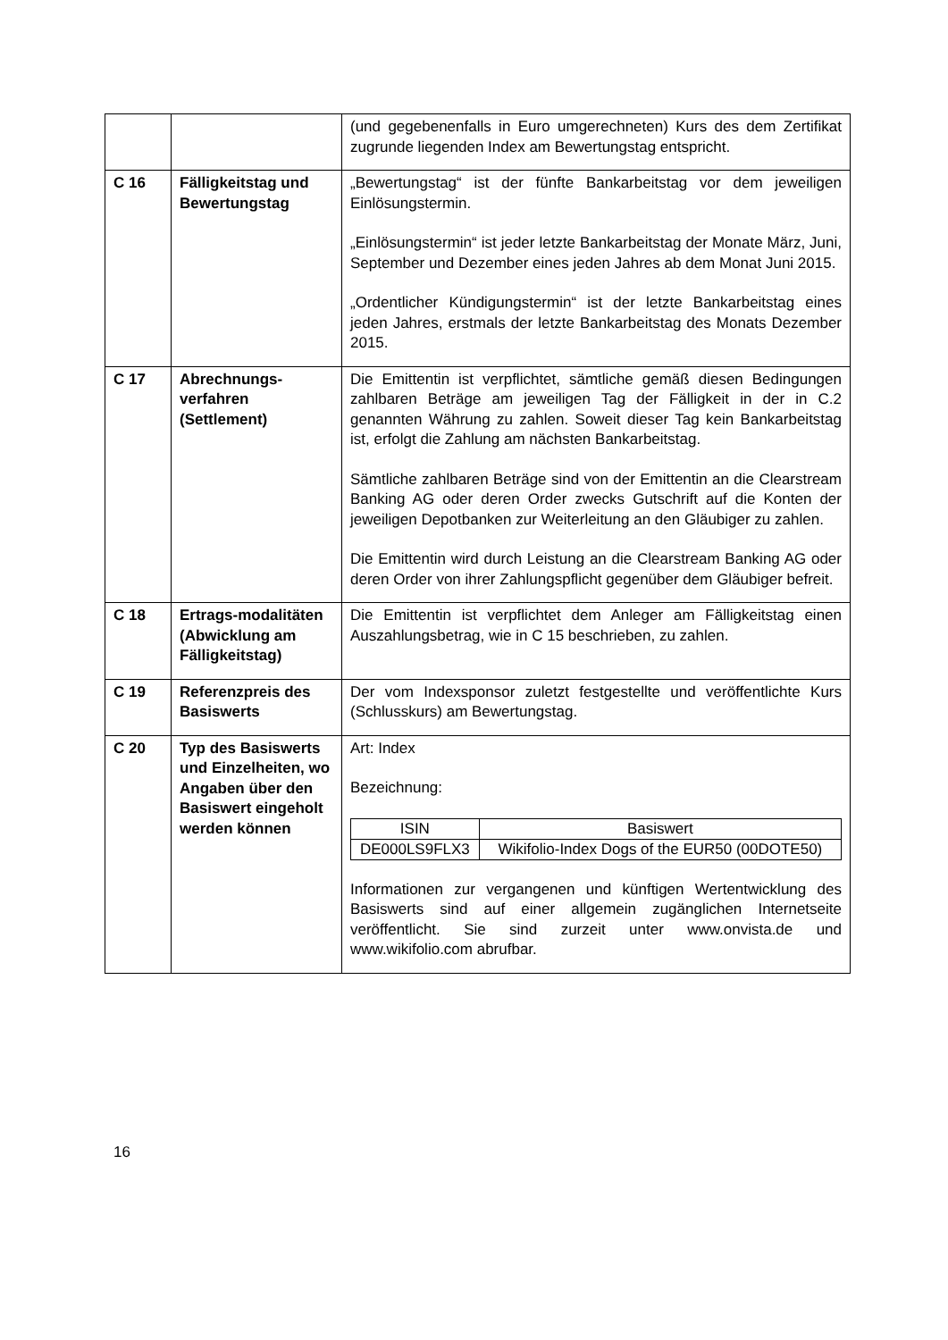| | | (und gegebenenfalls in Euro umgerechneten) Kurs des dem Zertifikat zugrunde liegenden Index am Bewertungstag entspricht. |
| C 16 | Fälligkeitstag und Bewertungstag | „Bewertungstag“ ist der fünfte Bankarbeitstag vor dem jeweiligen Einlösungstermin. „Einlösungstermin“ ist jeder letzte Bankarbeitstag der Monate März, Juni, September und Dezember eines jeden Jahres ab dem Monat Juni 2015. „Ordentlicher Kündigungstermin“ ist der letzte Bankarbeitstag eines jeden Jahres, erstmals der letzte Bankarbeitstag des Monats Dezember 2015. |
| C 17 | Abrechnungs-verfahren (Settlement) | Die Emittentin ist verpflichtet, sämtliche gemäß diesen Bedingungen zahlbaren Beträge am jeweiligen Tag der Fälligkeit in der in C.2 genannten Währung zu zahlen. Soweit dieser Tag kein Bankarbeitstag ist, erfolgt die Zahlung am nächsten Bankarbeitstag. Sämtliche zahlbaren Beträge sind von der Emittentin an die Clearstream Banking AG oder deren Order zwecks Gutschrift auf die Konten der jeweiligen Depotbanken zur Weiterleitung an den Gläubiger zu zahlen. Die Emittentin wird durch Leistung an die Clearstream Banking AG oder deren Order von ihrer Zahlungspflicht gegenüber dem Gläubiger befreit. |
| C 18 | Ertrags-modalitäten (Abwicklung am Fälligkeitstag) | Die Emittentin ist verpflichtet dem Anleger am Fälligkeitstag einen Auszahlungsbetrag, wie in C 15 beschrieben, zu zahlen. |
| C 19 | Referenzpreis des Basiswerts | Der vom Indexsponsor zuletzt festgestellte und veröffentlichte Kurs (Schlusskurs) am Bewertungstag. |
| C 20 | Typ des Basiswerts und Einzelheiten, wo Angaben über den Basiswert eingeholt werden können | Art: Index Bezeichnung: / ISIN / Basiswert / / --- / --- / / DE000LS9FLX3 / Wikifolio-Index Dogs of the EUR50 (00DOTE50) / Informationen zur vergangenen und künftigen Wertentwicklung des Basiswerts sind auf einer allgemein zugänglichen Internetseite veröffentlicht. Sie sind zurzeit unter www.onvista.de und www.wikifolio.com abrufbar. |
16